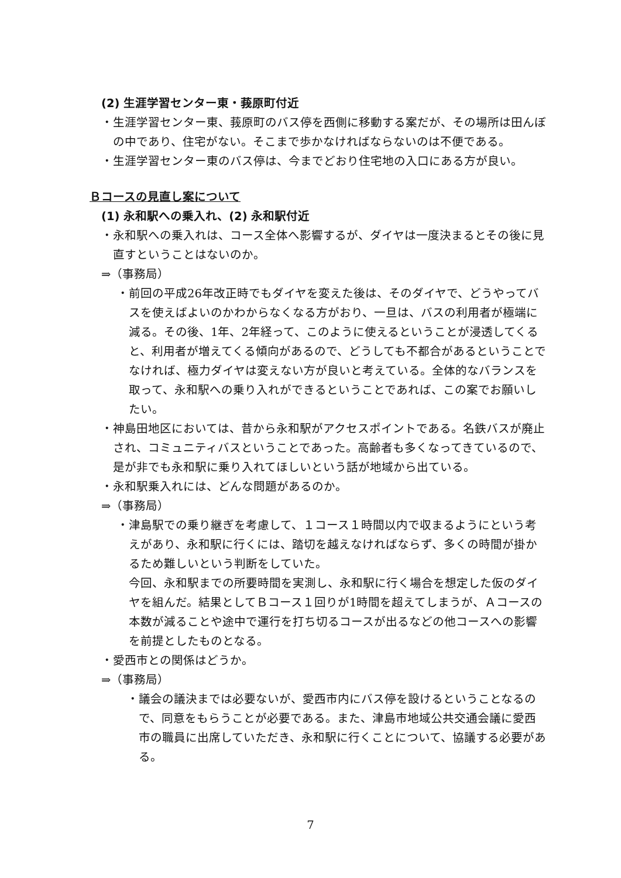(2) 生涯学習センター東・莪原町付近
・生涯学習センター東、莪原町のバス停を西側に移動する案だが、その場所は田んぼの中であり、住宅がない。そこまで歩かなければならないのは不便である。
・生涯学習センター東のバス停は、今までどおり住宅地の入口にある方が良い。
Ｂコースの見直し案について
(1) 永和駅への乗入れ、(2) 永和駅付近
・永和駅への乗入れは、コース全体へ影響するが、ダイヤは一度決まるとその後に見直すということはないのか。
⇒（事務局）
・前回の平成26年改正時でもダイヤを変えた後は、そのダイヤで、どうやってバスを使えばよいのかわからなくなる方がおり、一旦は、バスの利用者が極端に減る。その後、1年、2年経って、このように使えるということが浸透してくると、利用者が増えてくる傾向があるので、どうしても不都合があるということでなければ、極力ダイヤは変えない方が良いと考えている。全体的なバランスを取って、永和駅への乗り入れができるということであれば、この案でお願いしたい。
・神島田地区においては、昔から永和駅がアクセスポイントである。名鉄バスが廃止され、コミュニティバスということであった。高齢者も多くなってきているので、是が非でも永和駅に乗り入れてほしいという話が地域から出ている。
・永和駅乗入れには、どんな問題があるのか。
⇒（事務局）
・津島駅での乗り継ぎを考慮して、１コース１時間以内で収まるようにという考えがあり、永和駅に行くには、踏切を越えなければならず、多くの時間が掛かるため難しいという判断をしていた。
今回、永和駅までの所要時間を実測し、永和駅に行く場合を想定した仮のダイヤを組んだ。結果としてＢコース１回りが1時間を超えてしまうが、Ａコースの本数が減ることや途中で運行を打ち切るコースが出るなどの他コースへの影響を前提としたものとなる。
・愛西市との関係はどうか。
⇒（事務局）
・議会の議決までは必要ないが、愛西市内にバス停を設けるということなるので、同意をもらうことが必要である。また、津島市地域公共交通会議に愛西市の職員に出席していただき、永和駅に行くことについて、協議する必要がある。
7